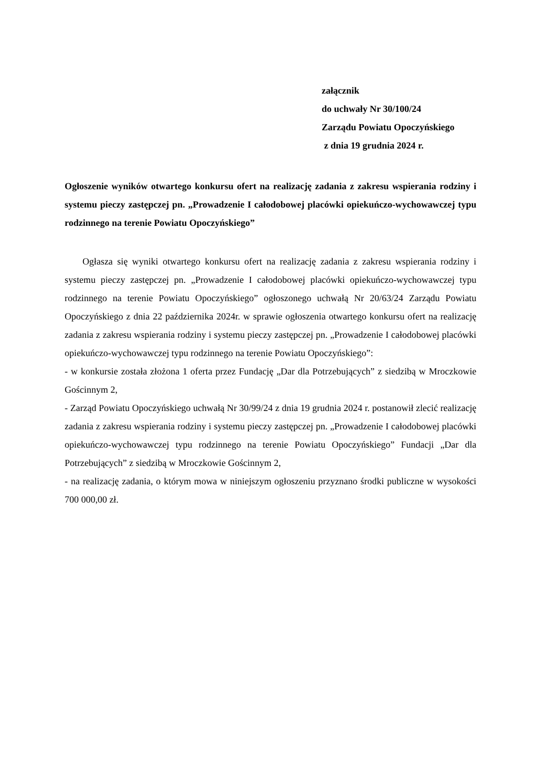załącznik
do uchwały Nr 30/100/24
Zarządu Powiatu Opoczyńskiego
z dnia 19 grudnia 2024 r.
Ogłoszenie wyników otwartego konkursu ofert na realizację zadania z zakresu wspierania rodziny i systemu pieczy zastępczej pn. „Prowadzenie I całodobowej placówki opiekuńczo-wychowawczej typu rodzinnego na terenie Powiatu Opoczyńskiego”
Ogłasza się wyniki otwartego konkursu ofert na realizację zadania z zakresu wspierania rodziny i systemu pieczy zastępczej pn. „Prowadzenie I całodobowej placówki opiekuńczo-wychowawczej typu rodzinnego na terenie Powiatu Opoczyńskiego” ogłoszonego uchwałą Nr 20/63/24 Zarządu Powiatu Opoczyńskiego z dnia 22 października 2024r. w sprawie ogłoszenia otwartego konkursu ofert na realizację zadania z zakresu wspierania rodziny i systemu pieczy zastępczej pn. „Prowadzenie I całodobowej placówki opiekuńczo-wychowawczej typu rodzinnego na terenie Powiatu Opoczyńskiego”:
- w konkursie została złożona 1 oferta przez Fundację „Dar dla Potrzebujących” z siedzibą w Mroczkowie Gościnnym 2,
- Zarząd Powiatu Opoczyńskiego uchwałą Nr 30/99/24 z dnia 19 grudnia 2024 r. postanowił zlecić realizację zadania z zakresu wspierania rodziny i systemu pieczy zastępczej pn. „Prowadzenie I całodobowej placówki opiekuńczo-wychowawczej typu rodzinnego na terenie Powiatu Opoczyńskiego” Fundacji „Dar dla Potrzebujących” z siedzibą w Mroczkowie Gościnnym 2,
- na realizację zadania, o którym mowa w niniejszym ogłoszeniu przyznano środki publiczne w wysokości 700 000,00 zł.